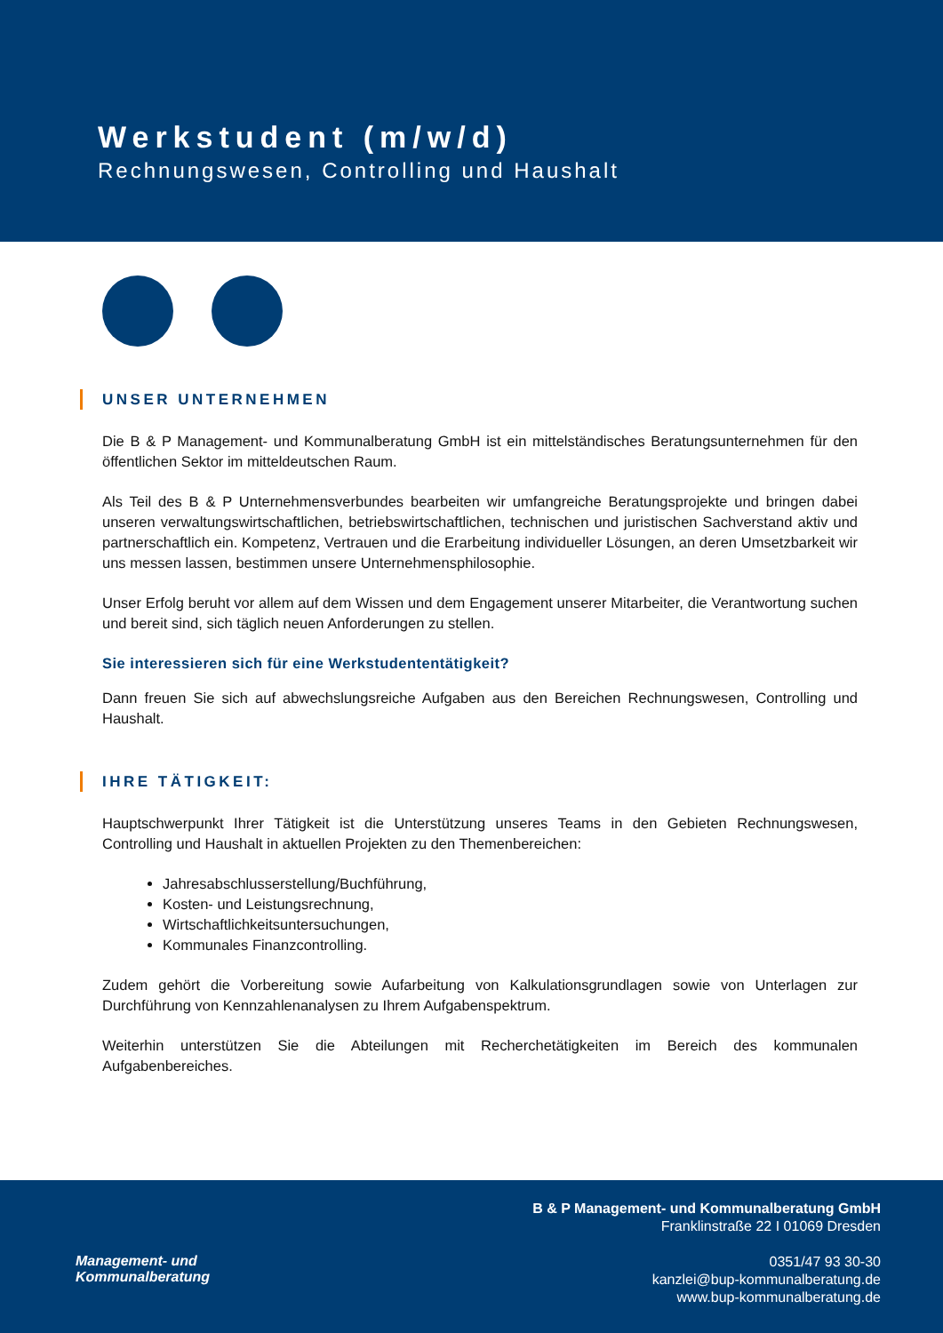Werkstudent (m/w/d)
Rechnungswesen, Controlling und Haushalt
UNSER UNTERNEHMEN
Die B & P Management- und Kommunalberatung GmbH ist ein mittelständisches Beratungsunternehmen für den öffentlichen Sektor im mitteldeutschen Raum.
Als Teil des B & P Unternehmensverbundes bearbeiten wir umfangreiche Beratungsprojekte und bringen dabei unseren verwaltungswirtschaftlichen, betriebswirtschaftlichen, technischen und juristischen Sachverstand aktiv und partnerschaftlich ein. Kompetenz, Vertrauen und die Erarbeitung individueller Lösungen, an deren Umsetzbarkeit wir uns messen lassen, bestimmen unsere Unternehmensphilosophie.
Unser Erfolg beruht vor allem auf dem Wissen und dem Engagement unserer Mitarbeiter, die Verantwortung suchen und bereit sind, sich täglich neuen Anforderungen zu stellen.
Sie interessieren sich für eine Werkstudententätigkeit?
Dann freuen Sie sich auf abwechslungsreiche Aufgaben aus den Bereichen Rechnungswesen, Controlling und Haushalt.
IHRE TÄTIGKEIT:
Hauptschwerpunkt Ihrer Tätigkeit ist die Unterstützung unseres Teams in den Gebieten Rechnungswesen, Controlling und Haushalt in aktuellen Projekten zu den Themenbereichen:
Jahresabschlusserstellung/Buchführung,
Kosten- und Leistungsrechnung,
Wirtschaftlichkeitsuntersuchungen,
Kommunales Finanzcontrolling.
Zudem gehört die Vorbereitung sowie Aufarbeitung von Kalkulationsgrundlagen sowie von Unterlagen zur Durchführung von Kennzahlenanalysen zu Ihrem Aufgabenspektrum.
Weiterhin unterstützen Sie die Abteilungen mit Recherchetätigkeiten im Bereich des kommunalen Aufgabenbereiches.
Management- und
Kommunalberatung
B & P Management- und Kommunalberatung GmbH
Franklinstraße 22 I 01069 Dresden
0351/47 93 30-30
kanzlei@bup-kommunalberatung.de
www.bup-kommunalberatung.de